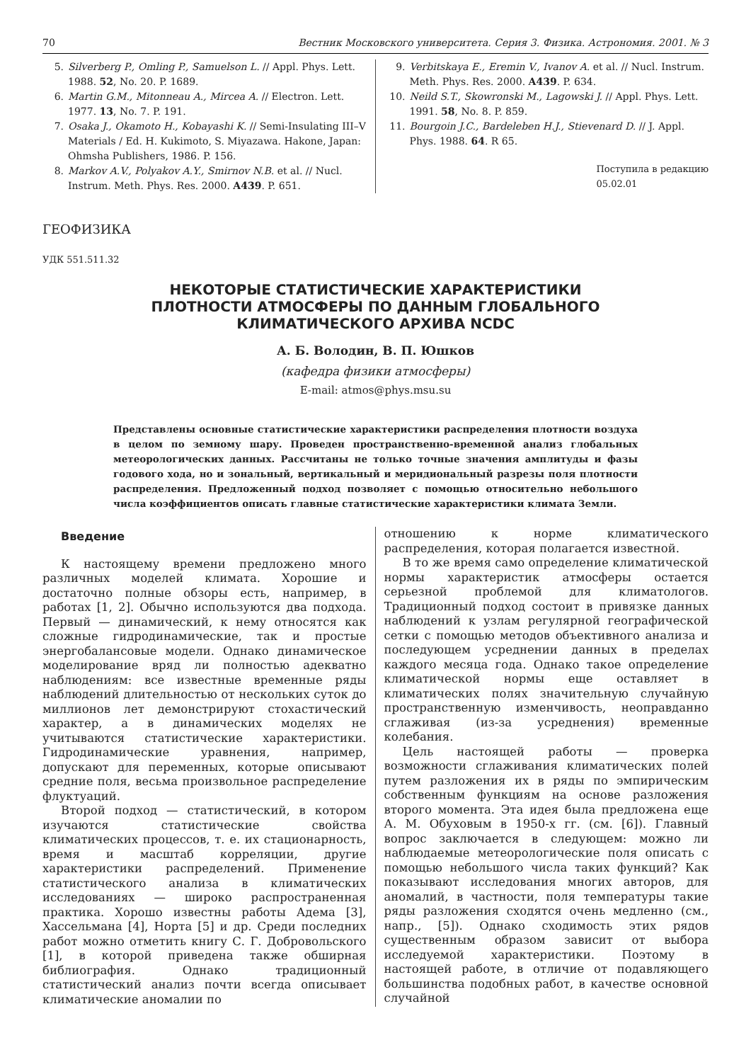70 Вестник Московского университета. Серия 3. Физика. Астрономия. 2001. № 3
5. Silverberg P., Omling P., Samuelson L. // Appl. Phys. Lett. 1988. 52, No. 20. P. 1689.
6. Martin G.M., Mitonneau A., Mircea A. // Electron. Lett. 1977. 13, No. 7. P. 191.
7. Osaka J., Okamoto H., Kobayashi K. // Semi-Insulating III–V Materials / Ed. H. Kukimoto, S. Miyazawa. Hakone, Japan: Ohmsha Publishers, 1986. P. 156.
8. Markov A.V., Polyakov A.Y., Smirnov N.B. et al. // Nucl. Instrum. Meth. Phys. Res. 2000. A439. P. 651.
9. Verbitskaya E., Eremin V., Ivanov A. et al. // Nucl. Instrum. Meth. Phys. Res. 2000. A439. P. 634.
10. Neild S.T., Skowronski M., Lagowski J. // Appl. Phys. Lett. 1991. 58, No. 8. P. 859.
11. Bourgoin J.C., Bardeleben H.J., Stievenard D. // J. Appl. Phys. 1988. 64. R 65.
Поступила в редакцию
05.02.01
ГЕОФИЗИКА
УДК 551.511.32
НЕКОТОРЫЕ СТАТИСТИЧЕСКИЕ ХАРАКТЕРИСТИКИ
ПЛОТНОСТИ АТМОСФЕРЫ ПО ДАННЫМ ГЛОБАЛЬНОГО
КЛИМАТИЧЕСКОГО АРХИВА NCDC
А. Б. Володин, В. П. Юшков
(кафедра физики атмосферы)
E-mail: atmos@phys.msu.su
Представлены основные статистические характеристики распределения плотности воздуха в целом по земному шару. Проведен пространственно-временной анализ глобальных метеорологических данных. Рассчитаны не только точные значения амплитуды и фазы годового хода, но и зональный, вертикальный и меридиональный разрезы поля плотности распределения. Предложенный подход позволяет с помощью относительно небольшого числа коэффициентов описать главные статистические характеристики климата Земли.
Введение
К настоящему времени предложено много различных моделей климата. Хорошие и достаточно полные обзоры есть, например, в работах [1, 2]. Обычно используются два подхода. Первый — динамический, к нему относятся как сложные гидродинамические, так и простые энергобалансовые модели. Однако динамическое моделирование вряд ли полностью адекватно наблюдениям: все известные временные ряды наблюдений длительностью от нескольких суток до миллионов лет демонстрируют стохастический характер, а в динамических моделях не учитываются статистические характеристики. Гидродинамические уравнения, например, допускают для переменных, которые описывают средние поля, весьма произвольное распределение флуктуаций.
Второй подход — статистический, в котором изучаются статистические свойства климатических процессов, т. е. их стационарность, время и масштаб корреляции, другие характеристики распределений. Применение статистического анализа в климатических исследованиях — широко распространенная практика. Хорошо известны работы Адема [3], Хассельмана [4], Норта [5] и др. Среди последних работ можно отметить книгу С. Г. Добровольского [1], в которой приведена также обширная библиография. Однако традиционный статистический анализ почти всегда описывает климатические аномалии по
отношению к норме климатического распределения, которая полагается известной.
В то же время само определение климатической нормы характеристик атмосферы остается серьезной проблемой для климатологов. Традиционный подход состоит в привязке данных наблюдений к узлам регулярной географической сетки с помощью методов объективного анализа и последующем усреднении данных в пределах каждого месяца года. Однако такое определение климатической нормы еще оставляет в климатических полях значительную случайную пространственную изменчивость, неоправданно сглаживая (из-за усреднения) временные колебания.
Цель настоящей работы — проверка возможности сглаживания климатических полей путем разложения их в ряды по эмпирическим собственным функциям на основе разложения второго момента. Эта идея была предложена еще А. М. Обуховым в 1950-х гг. (см. [6]). Главный вопрос заключается в следующем: можно ли наблюдаемые метеорологические поля описать с помощью небольшого числа таких функций? Как показывают исследования многих авторов, для аномалий, в частности, поля температуры такие ряды разложения сходятся очень медленно (см., напр., [5]). Однако сходимость этих рядов существенным образом зависит от выбора исследуемой характеристики. Поэтому в настоящей работе, в отличие от подавляющего большинства подобных работ, в качестве основной случайной